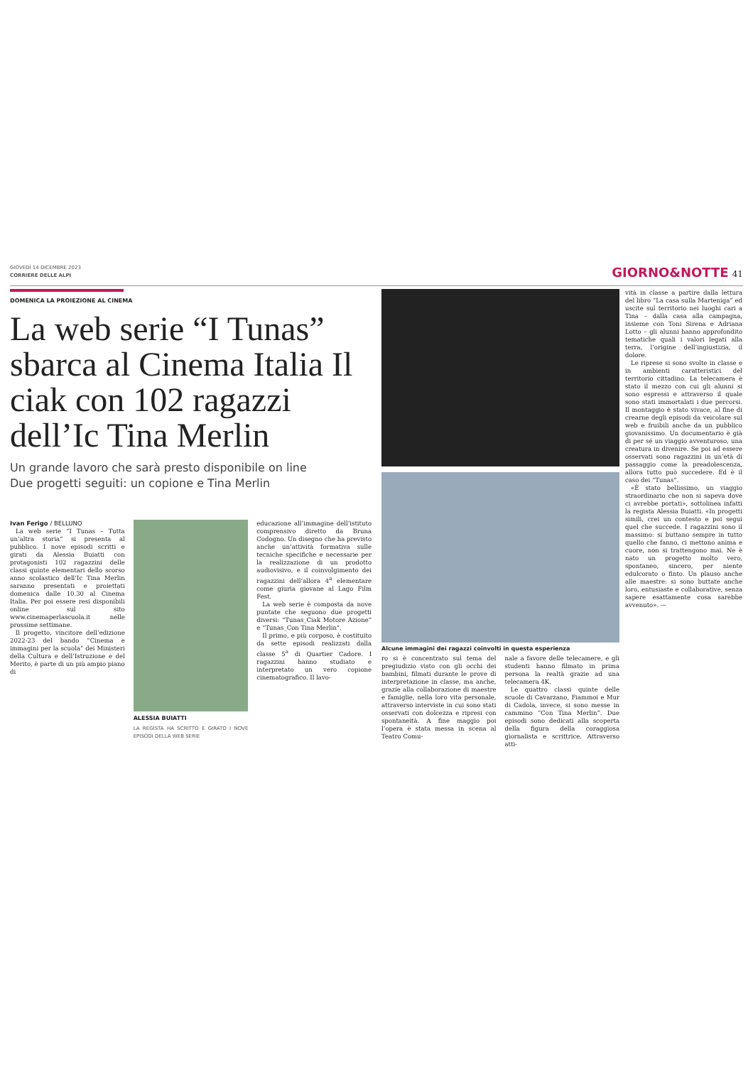GIOVEDÌ 14 DICEMBRE 2023
CORRIERE DELLE ALPI
GIORNO&NOTTE 41
DOMENICA LA PROIEZIONE AL CINEMA
La web serie “I Tunas” sbarca al Cinema Italia Il ciak con 102 ragazzi dell’Ic Tina Merlin
Un grande lavoro che sarà presto disponibile on line
Due progetti seguiti: un copione e Tina Merlin
Ivan Ferigo / BELLUNO
La web serie “I Tunas – Tutta un’altra storia” si presenta al pubblico. I nove episodi scritti e girati da Alessia Buiatti con protagonisti 102 ragazzini delle classi quinte elementari dello scorso anno scolastico dell’Ic Tina Merlin saranno presentati e proiettati domenica dalle 10.30 al Cinema Italia. Per poi essere resi disponibili online sul sito www.cinemaperlascuola.it nelle prossime settimane.
Il progetto, vincitore dell’edizione 2022-23 del bando “Cinema e immagini per la scuola” dei Ministeri della Cultura e dell’Istruzione e del Merito, è parte di un più ampio piano di
ALESSIA BUIATTI
LA REGISTA HA SCRITTO E GIRATO I NOVE EPISODI DELLA WEB SERIE
educazione all’immagine dell’istituto comprensivo diretto da Bruna Codogno. Un disegno che ha previsto anche un’attività formativa sulle tecniche specifiche e necessarie per la realizzazione di un prodotto audiovisivo, e il coinvolgimento dei ragazzini dell’allora 4<sup>a</sup> elementare come giuria giovane al Lago Film Fest.
La web serie è composta da nove puntate che seguono due progetti diversi: “Tunas_Ciak Motore Azione” e “Tunas_Con Tina Merlin”.
Il primo, e più corposo, è costituito da sette episodi realizzati dalla classe 5<sup>a</sup> di Quartier Cadore. I ragazzini hanno studiato e interpretato un vero copione cinematografico. Il lavo-
Alcune immagini dei ragazzi coinvolti in questa esperienza
ro si è concentrato sul tema del pregiudizio visto con gli occhi dei bambini, filmati durante le prove di interpretazione in classe, ma anche, grazie alla collaborazione di maestre e famiglie, nella loro vita personale, attraverso interviste in cui sono stati osservati con dolcezza e ripresi con spontaneità. A fine maggio poi l’opera è stata messa in scena al Teatro Comu-
nale a favore delle telecamere, e gli studenti hanno filmato in prima persona la realtà grazie ad una telecamera 4K.
Le quattro classi quinte delle scuole di Cavarzano, Fiammoi e Mur di Cadola, invece, si sono messe in cammino “Con Tina Merlin”. Due episodi sono dedicati alla scoperta della figura della coraggiosa giornalista e scrittrice. Attraverso atti-
vità in classe a partire dalla lettura del libro “La casa sulla Marteniga” ed uscite sul territorio nei luoghi cari a Tina – dalla casa alla campagna, insieme con Toni Sirena e Adriana Lotto – gli alunni hanno approfondito tematiche quali i valori legati alla terra, l’origine dell’ingiustizia, il dolore.
Le riprese si sono svolte in classe e in ambienti caratteristici del territorio cittadino. La telecamera è stato il mezzo con cui gli alunni si sono espressi e attraverso il quale sono stati immortalati i due percorsi. Il montaggio è stato vivace, al fine di crearne degli episodi da veicolare sul web e fruibili anche da un pubblico giovanissimo. Un documentario è già di per sé un viaggio avventuroso, una creatura in divenire. Se poi ad essere osservati sono ragazzini in un’età di passaggio come la preadolescenza, allora tutto può succedere. Ed è il caso dei “Tunas”.
«È stato bellissimo, un viaggio straordinario che non si sapeva dove ci avrebbe portati», sottolinea infatti la regista Alessia Buiatti. «In progetti simili, crei un contesto e poi segui quel che succede. I ragazzini sono il massimo: si buttano sempre in tutto quello che fanno, ci mettono anima e cuore, non si trattengono mai. Ne è nato un progetto molto vero, spontaneo, sincero, per niente edulcorato o finto. Un plauso anche alle maestre: si sono buttate anche loro, entusiaste e collaborative, senza sapere esattamente cosa sarebbe avvenuto». —